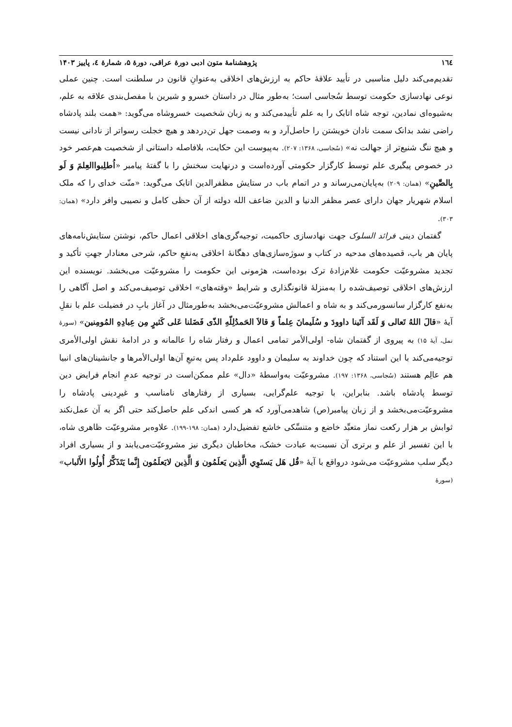١٦٤ پژوهشنامهٔ متون ادبی دورهٔ عراقی، دورهٔ ۵، شمارهٔ ٤، پاییز ۱۴۰۳
تقدیم‌می‌کند دلیل مناسبی در تأیید علاقهٔ حاکم به ارزش‌های اخلاقی به‌عنوانِ قانون در سلطنت است. چنین عملی نوعی نهادسازی حکومت توسط سُجاسی است؛ به‌طور مثال در داستان خسرو و شیرین با مفصل‌بندی علاقه به علم، به‌شیوه‌ای نمادین، توجه شاه اتابک را به علم تأییدمی‌کند و به زبان شخصیت خسروشاه می‌گوید: «همت بلند پادشاه راضی نشد بدانک سمت نادان خویشتن را حاصل‌آرد و به وصمت جهل تن‌دردهد و هیچ خجلت رسواتر از نادانی نیست و هیچ ننگ شنیع‌تر از جهالت نه» (سُجاسی، ۱۳۶۸: ۲۰۷). به‌پیوست این حکایت، بلافاصله داستانی از شخصیت هم‌عصر خود در خصوص پیگیری علم توسط کارگزار حکومتی آورده‌است و درنهایت سخنش را با گفتهٔ پیامبر «اُطلِبواالعِلمَ وَ لَو بِالصِّینِ» (همان: ۲۰۹) به‌پایان‌می‌رساند و در اتمام باب در ستایش مظفرالدین اتابک می‌گوید: «منّت خدای را که ملک اسلام شهریار جهان دارای عصر مظفر الدنیا و الدین ضاعف الله دولته از آن حظی کامل و نصیبی وافر دارد» (همان: ۳۰۳).
گفتمان دینی فرائد السلوک جهت نهادسازی حاکمیت، توجیه‌گری‌های اخلاقی اعمال حاکم، نوشتن ستایش‌نامه‌های پایان هر باب، قصیده‌های مدحیه در کتاب و سوژه‌سازی‌های دهگانهٔ اخلاقی به‌نفعِ حاکم، شرحی معنادار جهتِ تأکید و تجدید مشروعیّت حکومت غلام‌زادهٔ ترک بوده‌است، هژمونی این حکومت را مشروعیّت می‌بخشد. نویسنده این ارزش‌های اخلاقی توصیف‌شده را به‌منزلهٔ قانونگذاری و شرایط «وقته‌های» اخلاقی توصیف‌می‌کند و اصل آگاهی را به‌نفع کارگزار سانسورمی‌کند و به شاه و اعمالش مشروعیّت‌می‌بخشد به‌طورمثال در آغاز بابِ در فضیلت علم با نقلِ آیهٔ «قالَ اللهُ تَعالی وَ لَقَد آتَینا داوودَ و سُلَیمانَ عِلماً وَ قالاَ الحَمدُلِلّهِ الذّی فَضَلنا عَلی کَثیرٍ مِن عِبادِهِ المُومِنین» (سورهٔ نمل، آیهٔ ۱۵) به پیروی از گفتمان شاه- اولی‌الأمر تمامی اعمال و رفتار شاه را عالمانه و در ادامهٔ نقش اولی‌الأمری توجیه‌می‌کند با این استناد که چون خداوند به سلیمان و داوود علم‌داد پس به‌تبعِ آن‌ها اولی‌الأمرها و جانشینان‌های انبیا هم عالِم هستند (سُجاسی، ۱۳۶۸: ۱۹۷). مشروعیّت به‌واسطهٔ «دال» علم ممکن‌است در توجیه عدمِ انجام فرایض دین توسط پادشاه باشد. بنابراین، با توجیه علم‌گرایی، بسیاری از رفتارهای نامناسب و غیرِدینی پادشاه را مشروعیّت‌می‌بخشد و از زبان پیامبر(ص) شاهدمی‌آورد که هر کسی اندکی علم حاصل‌کند حتی اگر به آن عمل‌نکند ثوابش بر هزار رکعت نماز متعبِّد خاضع و متنسِّکی خاشع تفضیل‌دارد (همان: ۱۹۸-۱۹۹). علاوه‌بر مشروعیّت ظاهری شاه، با این تفسیر از علم و برتری آن نسبت‌به عبادت خشک، مخاطبان دیگری نیز مشروعیّت‌می‌یابند و از بسیاری افراد دیگر سلب مشروعیّت می‌شود درواقع با آیهٔ «قُل هَل یَستَوِي الَّذِین یَعلَمُون وَ الَّذِین لایَعلَمُون إِنَّما یَتَذَکَّرُ أُولُوا الأَلباب» (سورهٔ